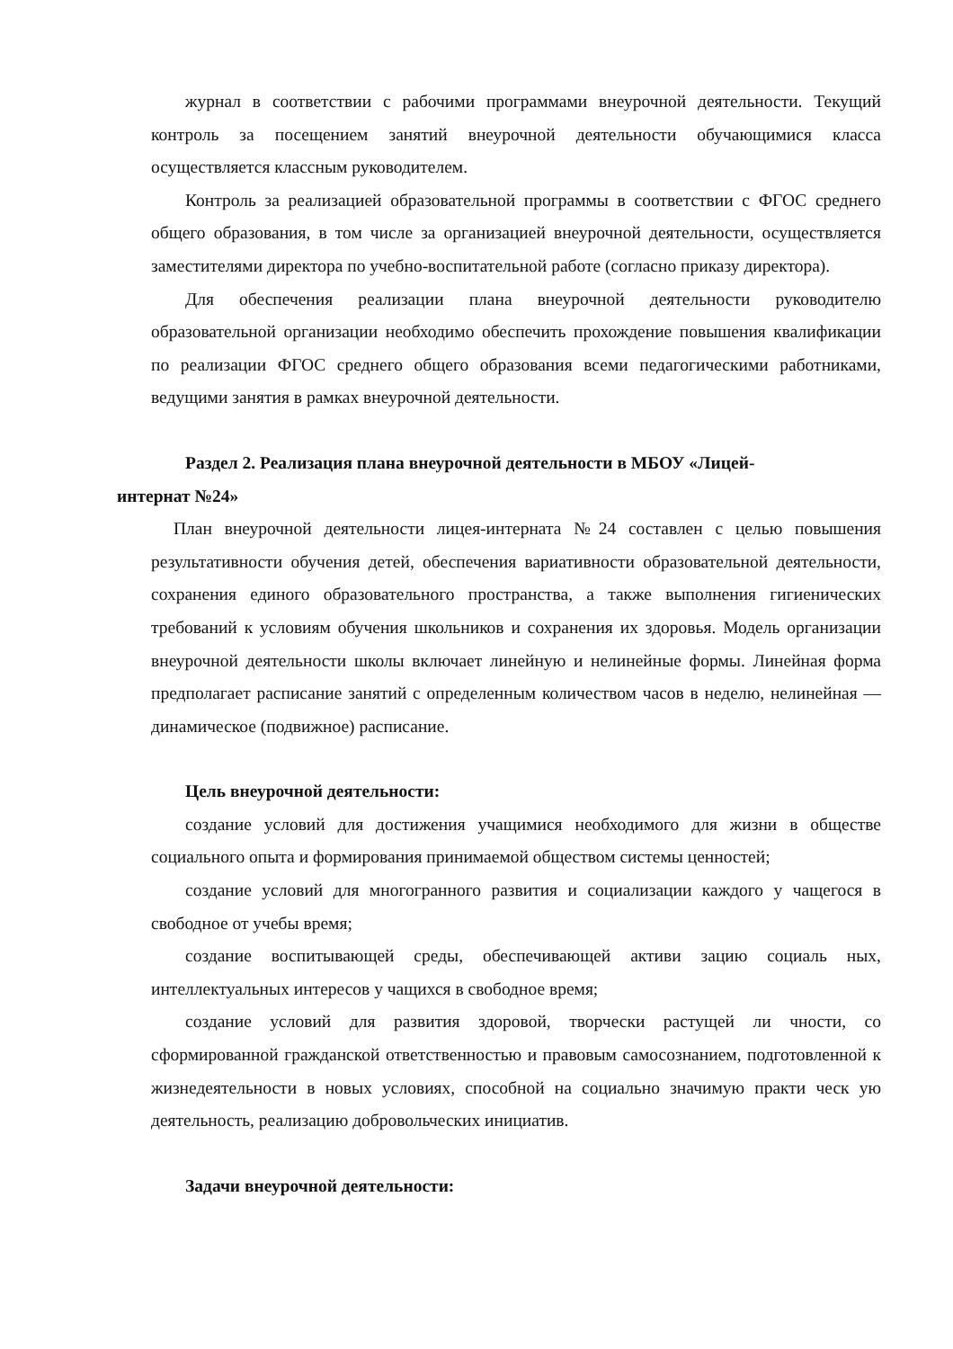журнал в соответствии с рабочими программами внеурочной деятельности. Текущий контроль за посещением занятий внеурочной деятельности обучающимися класса осуществляется классным руководителем.
Контроль за реализацией образовательной программы в соответствии с ФГОС среднего общего образования, в том числе за организацией внеурочной деятельности, осуществляется заместителями директора по учебно-воспитательной работе (согласно приказу директора).
Для обеспечения реализации плана внеурочной деятельности руководителю образовательной организации необходимо обеспечить прохождение повышения квалификации по реализации ФГОС среднего общего образования всеми педагогическими работниками, ведущими занятия в рамках внеурочной деятельности.
Раздел 2. Реализация плана внеурочной деятельности в МБОУ «Лицей-
интернат №24»
План внеурочной деятельности лицея-интерната №24 составлен с целью повышения результативности обучения детей, обеспечения вариативности образовательной деятельности, сохранения единого образовательного пространства, а также выполнения гигиенических требований к условиям обучения школьников и сохранения их здоровья. Модель организации внеурочной деятельности школы включает линейную и нелинейные формы. Линейная форма предполагает расписание занятий с определенным количеством часов в неделю, нелинейная — динамическое (подвижное) расписание.
Цель внеурочной деятельности:
создание условий для достижения учащимися необходимого для жизни в обществе социального опыта и формирования принимаемой обществом системы ценностей;
создание условий для многогранного развития и социализации каждого у чащегося в свободное от учебы время;
создание воспитывающей среды, обеспечивающей активи зацию социаль ных, интеллектуальных интересов у чащихся в свободное время;
создание условий для развития здоровой, творчески растущей ли чности, со сформированной гражданской ответственностью и правовым самосознанием, подготовленной к жизнедеятельности в новых условиях, способной на социально значимую практи ческ ую деятельность, реализацию добровольческих инициатив.
Задачи внеурочной деятельности: